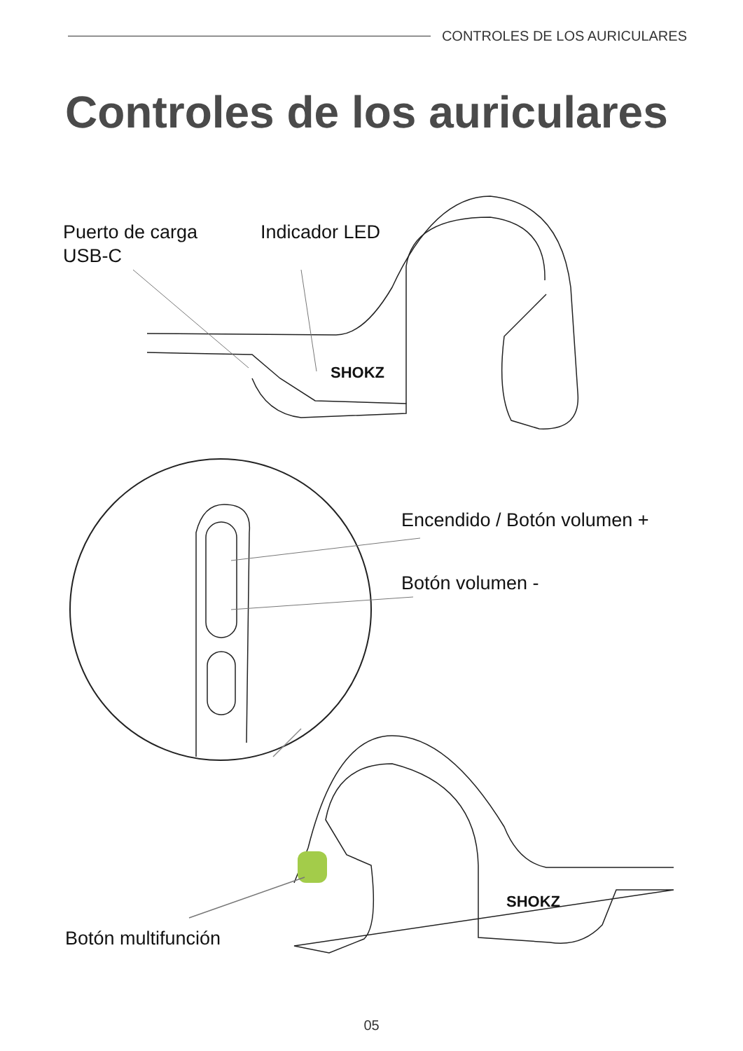CONTROLES DE LOS AURICULARES
Controles de los auriculares
Puerto de carga
USB-C
Indicador LED
SHOKZ
Encendido / Botón volumen +
Botón volumen -
SHOKZ
Botón multifunción
05